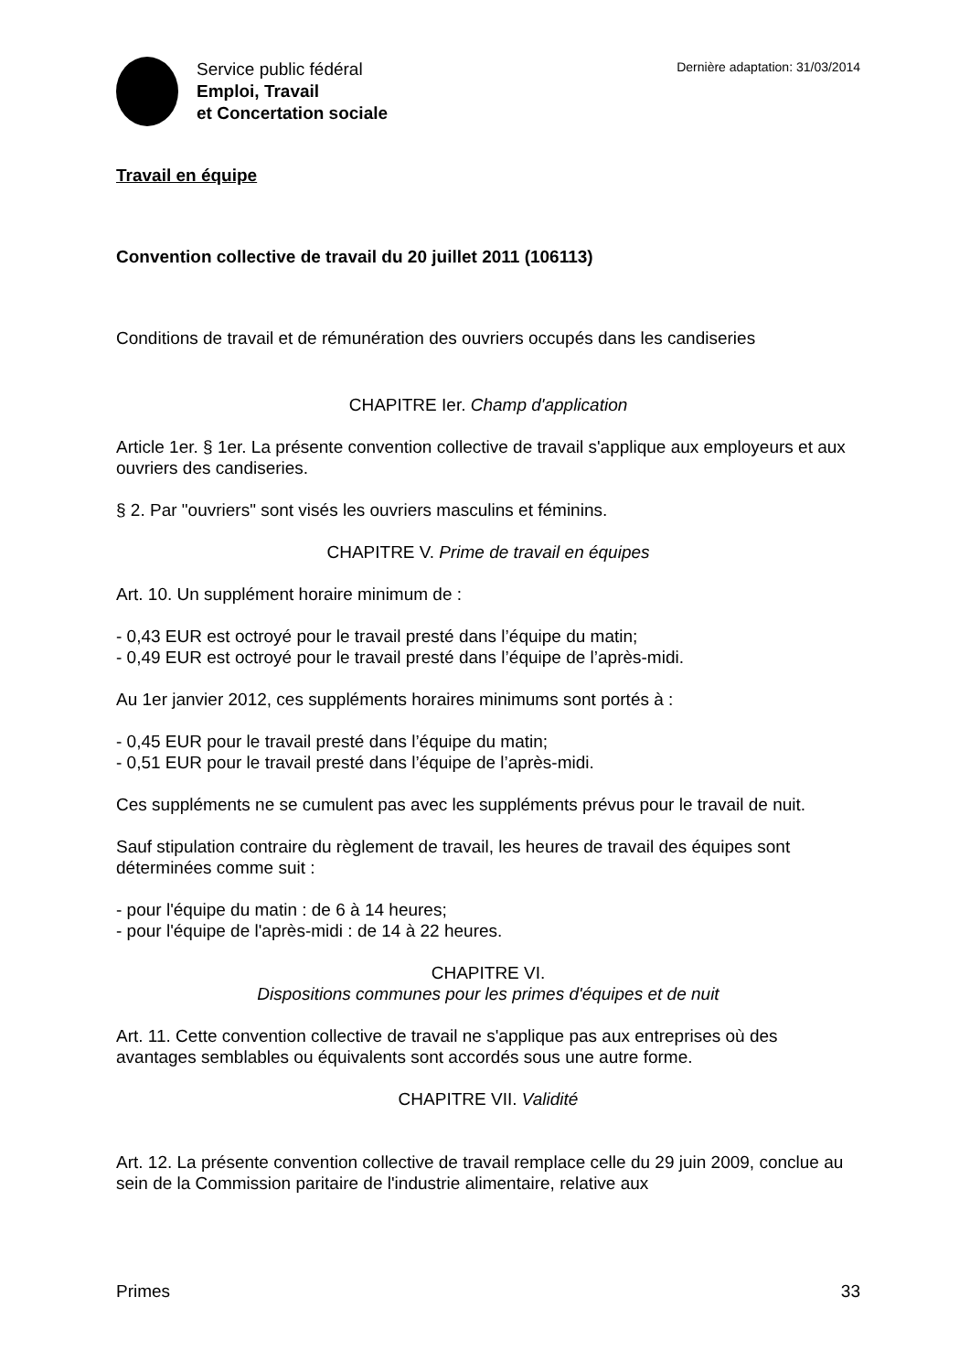Service public fédéral
Emploi, Travail
et Concertation sociale
Dernière adaptation: 31/03/2014
Travail en équipe
Convention collective de travail du 20 juillet 2011 (106113)
Conditions de travail et de rémunération des ouvriers occupés dans les candiseries
CHAPITRE Ier. Champ d'application
Article 1er. § 1er. La présente convention collective de travail s'applique aux employeurs et aux ouvriers des candiseries.
§ 2. Par "ouvriers" sont visés les ouvriers masculins et féminins.
CHAPITRE V. Prime de travail en équipes
Art. 10. Un supplément horaire minimum de :
- 0,43 EUR est octroyé pour le travail presté dans l’équipe du matin;
- 0,49 EUR est octroyé pour le travail presté dans l’équipe de l’après-midi.
Au 1er janvier 2012, ces suppléments horaires minimums sont portés à :
- 0,45 EUR pour le travail presté dans l’équipe du matin;
- 0,51 EUR pour le travail presté dans l’équipe de l’après-midi.
Ces suppléments ne se cumulent pas avec les suppléments prévus pour le travail de nuit.
Sauf stipulation contraire du règlement de travail, les heures de travail des équipes sont déterminées comme suit :
- pour l'équipe du matin : de 6 à 14 heures;
- pour l'équipe de l'après-midi : de 14 à 22 heures.
CHAPITRE VI.
Dispositions communes pour les primes d'équipes et de nuit
Art. 11. Cette convention collective de travail ne s'applique pas aux entreprises où des avantages semblables ou équivalents sont accordés sous une autre forme.
CHAPITRE VII. Validité
Art. 12. La présente convention collective de travail remplace celle du 29 juin 2009, conclue au sein de la Commission paritaire de l'industrie alimentaire, relative aux
Primes 33